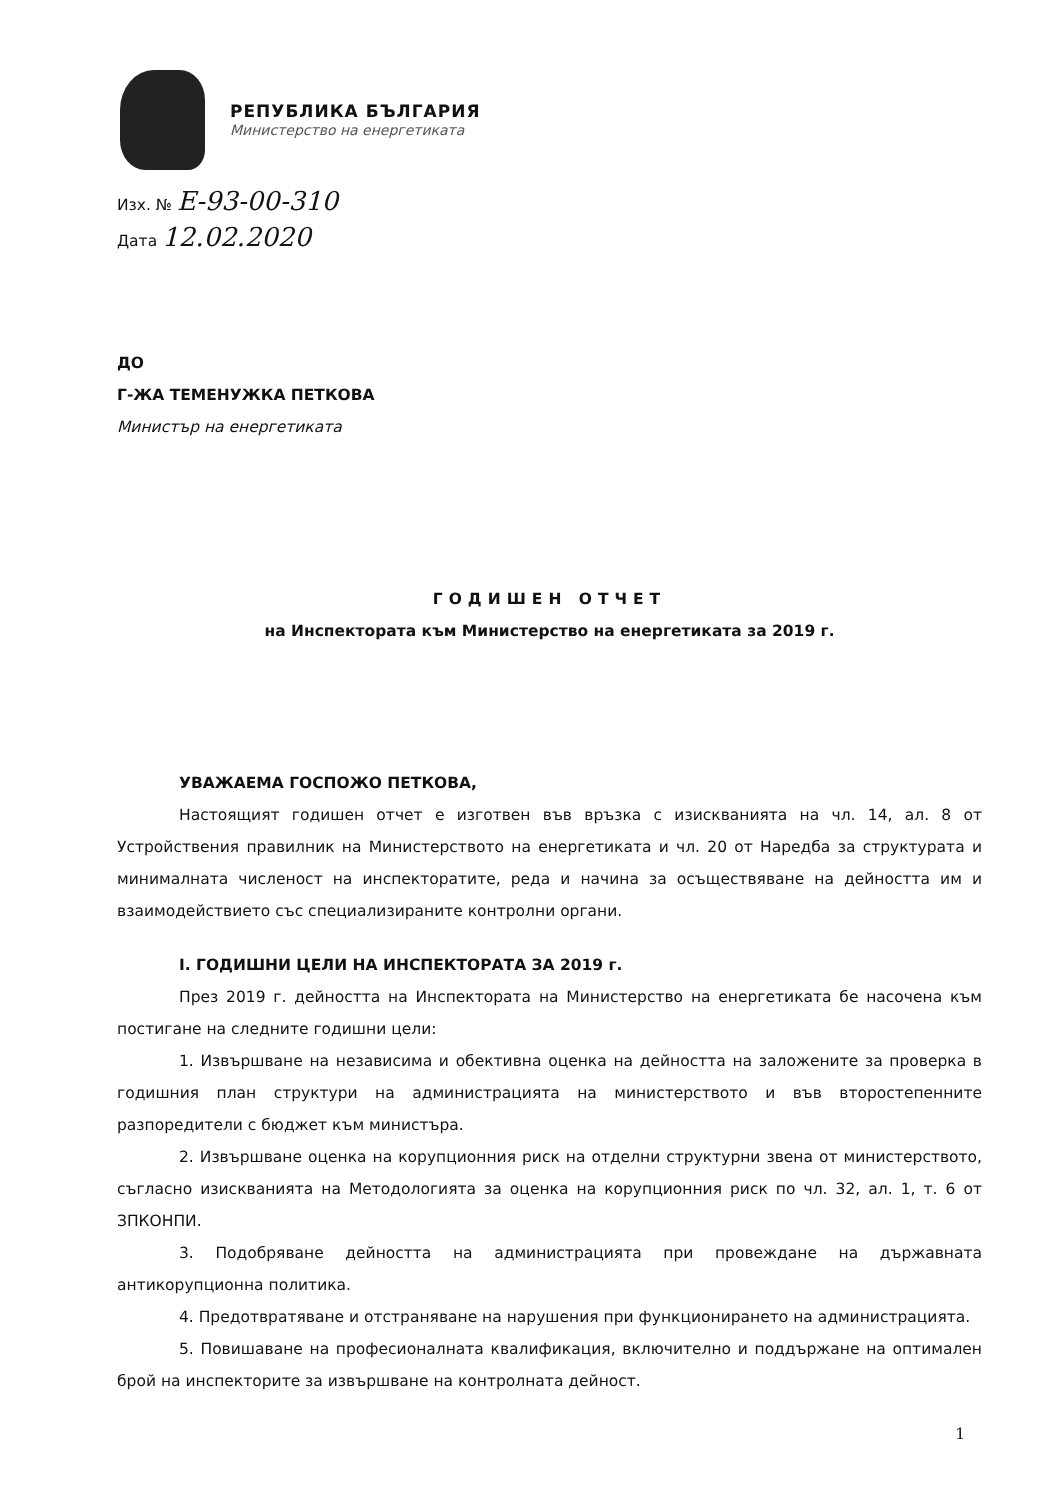РЕПУБЛИКА БЪЛГАРИЯ
Министерство на енергетиката
Изх. № Е-93-00-310
Дата 12.02.2020
ДО
Г-ЖА ТЕМЕНУЖКА ПЕТКОВА
Министър на енергетиката
ГОДИШЕН ОТЧЕТ
на Инспектората към Министерство на енергетиката за 2019 г.
УВАЖАЕМА ГОСПОЖО ПЕТКОВА,
Настоящият годишен отчет е изготвен във връзка с изискванията на чл. 14, ал. 8 от Устройствения правилник на Министерството на енергетиката и чл. 20 от Наредба за структурата и минималната численост на инспекторатите, реда и начина за осъществяване на дейността им и взаимодействието със специализираните контролни органи.
I. ГОДИШНИ ЦЕЛИ НА ИНСПЕКТОРАТА ЗА 2019 г.
През 2019 г. дейността на Инспектората на Министерство на енергетиката бе насочена към постигане на следните годишни цели:
1. Извършване на независима и обективна оценка на дейността на заложените за проверка в годишния план структури на администрацията на министерството и във второстепенните разпоредители с бюджет към министъра.
2. Извършване оценка на корупционния риск на отделни структурни звена от министерството, съгласно изискванията на Методологията за оценка на корупционния риск по чл. 32, ал. 1, т. 6 от ЗПКОНПИ.
3. Подобряване дейността на администрацията при провеждане на държавната антикорупционна политика.
4. Предотвратяване и отстраняване на нарушения при функционирането на администрацията.
5. Повишаване на професионалната квалификация, включително и поддържане на оптимален брой на инспекторите за извършване на контролната дейност.
1